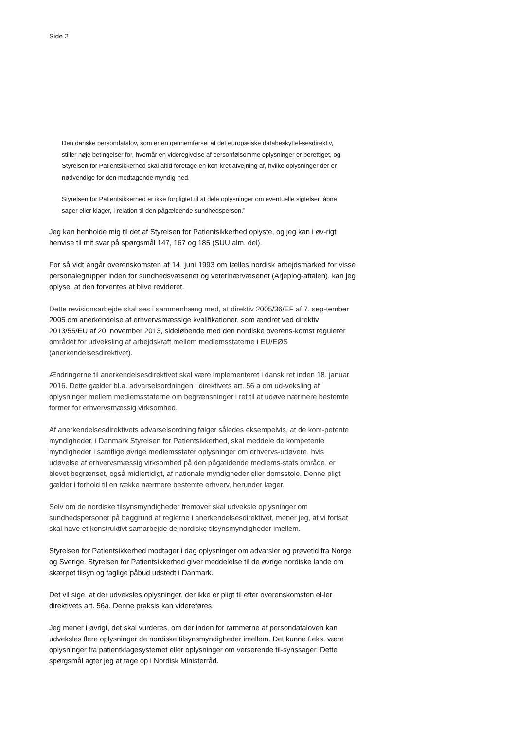Side 2
Den danske persondatalov, som er en gennemførsel af det europæiske databeskyttel-sesdirektiv, stiller nøje betingelser for, hvornår en videregivelse af personfølsomme oplysninger er berettiget, og Styrelsen for Patientsikkerhed skal altid foretage en kon-kret afvejning af, hvilke oplysninger der er nødvendige for den modtagende myndig-hed.
Styrelsen for Patientsikkerhed er ikke forpligtet til at dele oplysninger om eventuelle sigtelser, åbne sager eller klager, i relation til den pågældende sundhedsperson.”
Jeg kan henholde mig til det af Styrelsen for Patientsikkerhed oplyste, og jeg kan i øv-rigt henvise til mit svar på spørgsmål 147, 167 og 185 (SUU alm. del).
For så vidt angår overenskomsten af 14. juni 1993 om fælles nordisk arbejdsmarked for visse personalegrupper inden for sundhedsvæsenet og veterinærvæsenet (Arjeplog-aftalen), kan jeg oplyse, at den forventes at blive revideret.
Dette revisionsarbejde skal ses i sammenhæng med, at direktiv 2005/36/EF af 7. sep-tember 2005 om anerkendelse af erhvervsmæssige kvalifikationer, som ændret ved direktiv 2013/55/EU af 20. november 2013, sideløbende med den nordiske overens-komst regulerer området for udveksling af arbejdskraft mellem medlemsstaterne i EU/EØS (anerkendelsesdirektivet).
Ændringerne til anerkendelsesdirektivet skal være implementeret i dansk ret inden 18. januar 2016. Dette gælder bl.a. advarselsordningen i direktivets art. 56 a om ud-veksling af oplysninger mellem medlemsstaterne om begrænsninger i ret til at udøve nærmere bestemte former for erhvervsmæssig virksomhed.
Af anerkendelsesdirektivets advarselsordning følger således eksempelvis, at de kom-petente myndigheder, i Danmark Styrelsen for Patientsikkerhed, skal meddele de kompetente myndigheder i samtlige øvrige medlemsstater oplysninger om erhvervs-udøvere, hvis udøvelse af erhvervsmæssig virksomhed på den pågældende medlems-stats område, er blevet begrænset, også midlertidigt, af nationale myndigheder eller domsstole. Denne pligt gælder i forhold til en række nærmere bestemte erhverv, herunder læger.
Selv om de nordiske tilsynsmyndigheder fremover skal udveksle oplysninger om sundhedspersoner på baggrund af reglerne i anerkendelsesdirektivet, mener jeg, at vi fortsat skal have et konstruktivt samarbejde de nordiske tilsynsmyndigheder imellem.
Styrelsen for Patientsikkerhed modtager i dag oplysninger om advarsler og prøvetid fra Norge og Sverige. Styrelsen for Patientsikkerhed giver meddelelse til de øvrige nordiske lande om skærpet tilsyn og faglige påbud udstedt i Danmark.
Det vil sige, at der udveksles oplysninger, der ikke er pligt til efter overenskomsten el-ler direktivets art. 56a. Denne praksis kan videreføres.
Jeg mener i øvrigt, det skal vurderes, om der inden for rammerne af persondataloven kan udveksles flere oplysninger de nordiske tilsynsmyndigheder imellem. Det kunne f.eks. være oplysninger fra patientklagesystemet eller oplysninger om verserende til-synssager. Dette spørgsmål agter jeg at tage op i Nordisk Ministerråd.